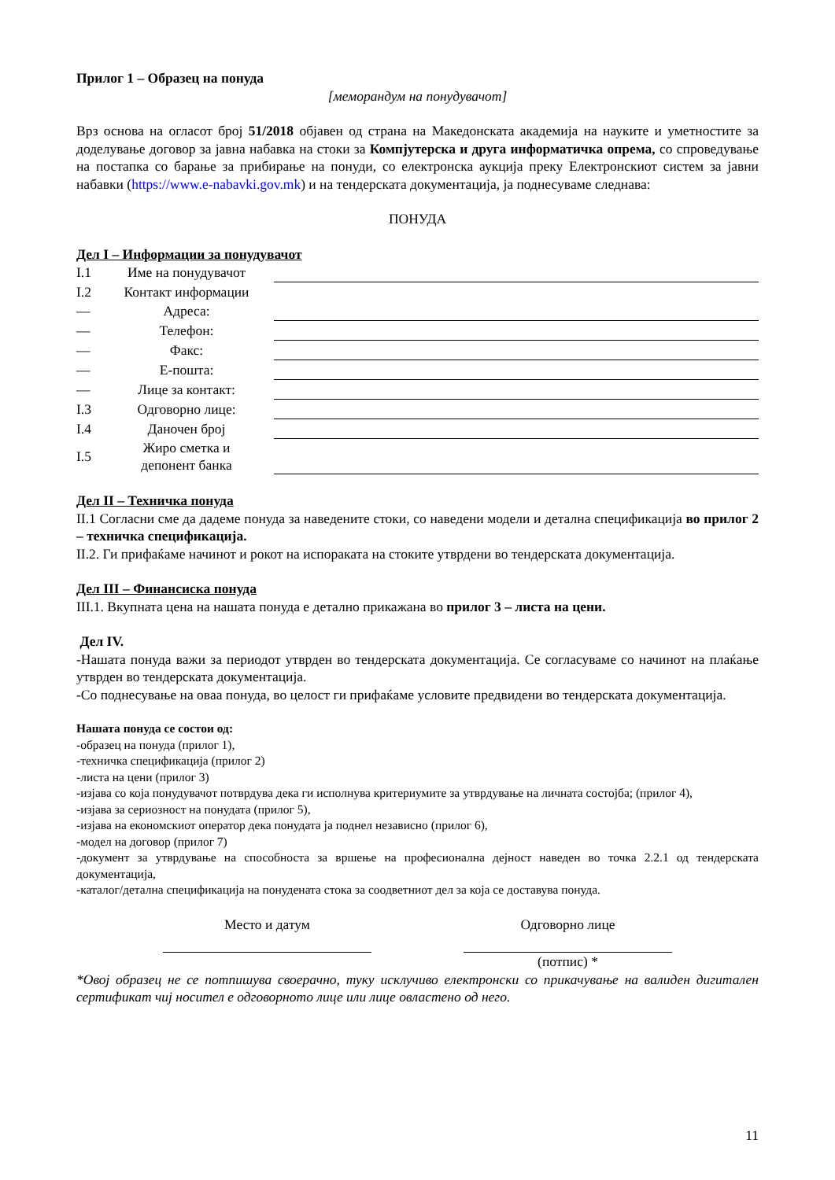Прилог 1 – Образец на понуда
[меморандум на понудувачот]
Врз основа на огласот број 51/2018 објавен од страна на Македонската академија на науките и уметностите за доделување договор за јавна набавка на стоки за Компјутерска и друга информатичка опрема, со спроведување на постапка со барање за прибирање на понуди, со електронска аукција преку Електронскиот систем за јавни набавки (https://www.e-nabavki.gov.mk) и на тендерската документација, ја поднесуваме следнава:
ПОНУДА
Дел I – Информации за понудувачот
| I.1 | Име на понудувачот | | |
| I.2 | Контакт информации | | |
| — | Адреса: | | |
| — | Телефон: | | |
| — | Факс: | | |
| — | Е-пошта: | | |
| — | Лице за контакт: | | |
| I.3 | Одговорно лице: | | |
| I.4 | Даночен број | | |
| I.5 | Жиро сметка и депонент банка | | |
Дел II – Техничка понуда
II.1 Согласни сме да дадеме понуда за наведените стоки, со наведени модели и детална спецификација во прилог 2 – техничка спецификација.
II.2. Ги прифаќаме начинот и рокот на испораката на стоките утврдени во тендерската документација.
Дел III – Финансиска понуда
III.1. Вкупната цена на нашата понуда е детално прикажана во прилог 3 – листа на цени.
Дел IV.
-Нашата понуда важи за периодот утврден во тендерската документација. Се согласуваме со начинот на плаќање утврден во тендерската документација.
-Со поднесување на оваа понуда, во целост ги прифаќаме условите предвидени во тендерската документација.
Нашата понуда се состои од:
-образец на понуда (прилог 1),
-техничка спецификација (прилог 2)
-листа на цени (прилог 3)
-изјава со која понудувачот потврдува дека ги исполнува критериумите за утврдување на личната состојба; (прилог 4),
-изјава за сериозност на понудата (прилог 5),
-изјава на економскиот оператор дека понудата ја поднел независно (прилог 6),
-модел на договор (прилог 7)
-документ за утврдување на способноста за вршење на професионална дејност наведен во точка 2.2.1 од тендерската документација,
-каталог/детална спецификација на понудената стока за соодветниот дел за која се доставува понуда.
Место и датум Одговорно лице
(потпис) *
*Овој образец не се потпишува своерачно, туку исклучиво електронски со прикачување на валиден дигитален сертификат чиј носител е одговорното лице или лице овластено од него.
11